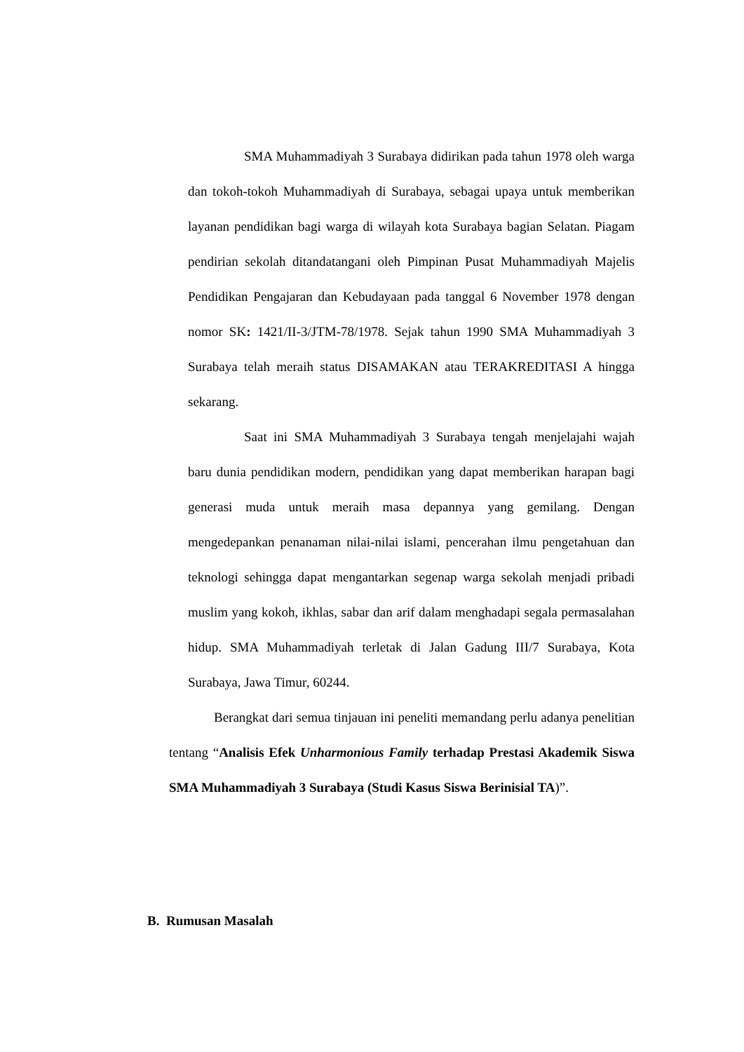SMA Muhammadiyah 3 Surabaya didirikan pada tahun 1978 oleh warga dan tokoh-tokoh Muhammadiyah di Surabaya, sebagai upaya untuk memberikan layanan pendidikan bagi warga di wilayah kota Surabaya bagian Selatan. Piagam pendirian sekolah ditandatangani oleh Pimpinan Pusat Muhammadiyah Majelis Pendidikan Pengajaran dan Kebudayaan pada tanggal 6 November 1978 dengan nomor SK: 1421/II-3/JTM-78/1978. Sejak tahun 1990 SMA Muhammadiyah 3 Surabaya telah meraih status DISAMAKAN atau TERAKREDITASI A hingga sekarang.
Saat ini SMA Muhammadiyah 3 Surabaya tengah menjelajahi wajah baru dunia pendidikan modern, pendidikan yang dapat memberikan harapan bagi generasi muda untuk meraih masa depannya yang gemilang. Dengan mengedepankan penanaman nilai-nilai islami, pencerahan ilmu pengetahuan dan teknologi sehingga dapat mengantarkan segenap warga sekolah menjadi pribadi muslim yang kokoh, ikhlas, sabar dan arif dalam menghadapi segala permasalahan hidup. SMA Muhammadiyah terletak di Jalan Gadung III/7 Surabaya, Kota Surabaya, Jawa Timur, 60244.
Berangkat dari semua tinjauan ini peneliti memandang perlu adanya penelitian tentang “Analisis Efek Unharmonious Family terhadap Prestasi Akademik Siswa SMA Muhammadiyah 3 Surabaya (Studi Kasus Siswa Berinisial TA)”.
B. Rumusan Masalah